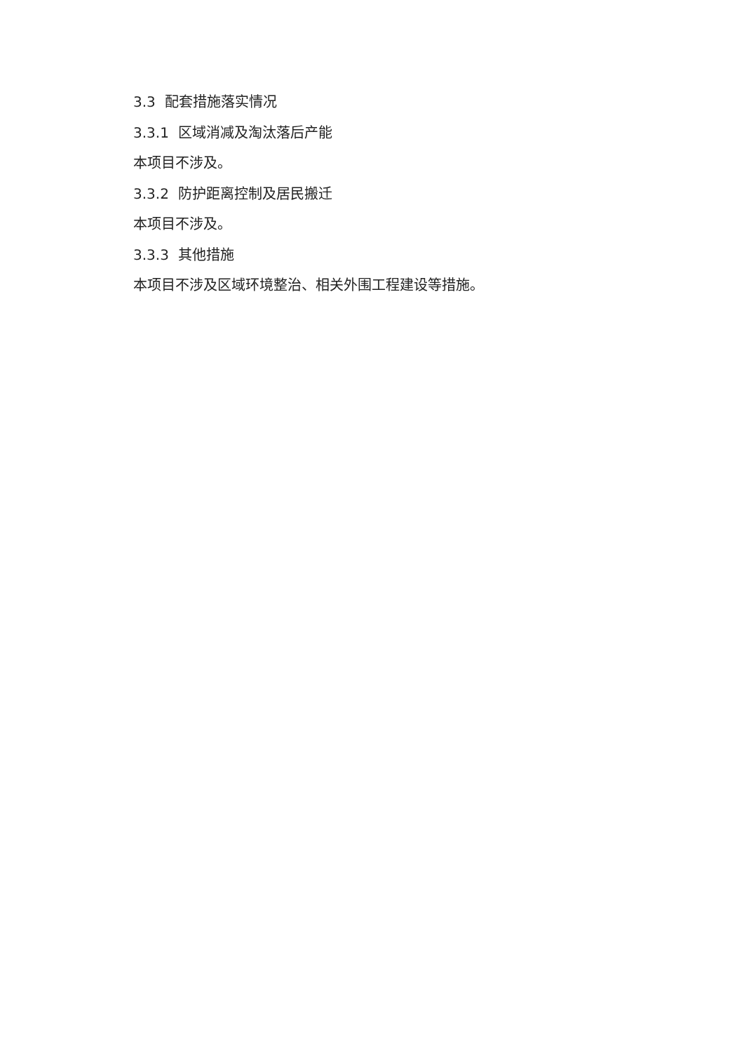3.3 配套措施落实情况
3.3.1 区域消减及淘汰落后产能
本项目不涉及。
3.3.2 防护距离控制及居民搬迁
本项目不涉及。
3.3.3 其他措施
本项目不涉及区域环境整治、相关外围工程建设等措施。